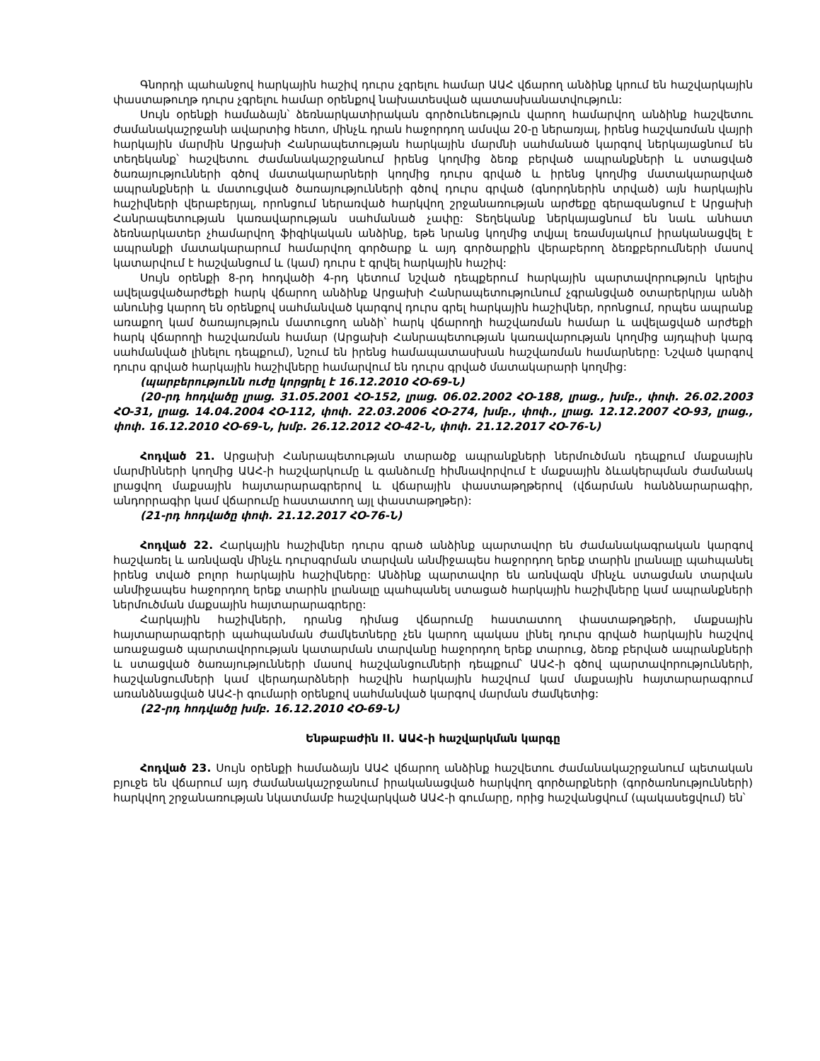Գնորդի պահանջով հարկային հաշիվ դուրս չգրելու համար ԱԱՀ վճարող անձինք կրում են հաշվարկային փաստաթուղթ դուրս չգրելու համար օրենքով նախատեսված պատասխանատվություն:
Սույն օրենքի համաձայն՝ ձեռնարկատիրական գործունեություն վարող համարվող անձինք հաշվետու ժամանակաշրջանի ավարտից հետո, մինչև դրան հաջորդող ամսվա 20-ը ներառյալ, իրենց հաշվառման վայրի հարկային մարմին Արցախի Հանրապետության հարկային մարմնի սահմանած կարգով ներկայացնում են տեղեկանք՝ հաշվետու ժամանակաշրջանում իրենց կողմից ձեռք բերված ապրանքների և ստացված ծառայությունների գծով մատակարարների կողմից դուրս գրված և իրենց կողմից մատակարարված ապրանքների և մատուցված ծառայությունների գծով դուրս գրված (գնորդներին տրված) այն հարկային հաշիվների վերաբերյալ, որոնցում ներառված հարկվող շրջանառության արժեքը գերազանցում է Արցախի Հանրապետության կառավարության սահմանած չափը: Տեղեկանք ներկայացնում են նաև անհատ ձեռնարկատեր չհամարվող ֆիզիկական անձինք, եթե նրանց կողմից տվյալ եռամսյակում իրականացվել է ապրանքի մատակարարում համարվող գործարք և այդ գործարքին վերաբերող ձեռքբերումների մասով կատարվում է հաշվանցում և (կամ) դուրս է գրվել հարկային հաշիվ:
Սույն օրենքի 8-րդ հոդվածի 4-րդ կետում նշված դեպքերում հարկային պարտավորություն կրելիս ավելացվածարժեքի հարկ վճարող անձինք Արցախի Հանրապետությունում չգրանցված օտարերկրյա անձի անունից կարող են օրենքով սահմանված կարգով դուրս գրել հարկային հաշիվներ, որոնցում, որպես ապրանք առաքող կամ ծառայություն մատուցող անձի՝ հարկ վճարողի հաշվառման համար և ավելացված արժեքի հարկ վճարողի հաշվառման համար (Արցախի Հանրապետության կառավարության կողմից այդպիսի կարգ սահմանված լինելու դեպքում), նշում են իրենց համապատասխան հաշվառման համարները: Նշված կարգով դուրս գրված հարկային հաշիվները համարվում են դուրս գրված մատակարարի կողմից:
(պարբերությունն ուժը կորցրել է 16.12.2010 ՀՕ-69-Ն)
(20-րդ հոդվածը լրաց. 31.05.2001 ՀՕ-152, լրաց. 06.02.2002 ՀՕ-188, լրաց., խմբ., փոփ. 26.02.2003 ՀՕ-31, լրաց. 14.04.2004 ՀՕ-112, փոփ. 22.03.2006 ՀՕ-274, խմբ., փոփ., լրաց. 12.12.2007 ՀՕ-93, լրաց., փոփ. 16.12.2010 ՀՕ-69-Ն, խմբ. 26.12.2012 ՀՕ-42-Ն, փոփ. 21.12.2017 ՀՕ-76-Ն)
Հոդված 21. Արցախի Հանրապետության տարածք ապրանքների ներմուծման դեպքում մաքսային մարմինների կողմից ԱԱՀ-ի հաշվարկումը և գանձումը հիմնավորվում է մաքսային ձևակերպման ժամանակ լրացվող մաքսային հայտարարագրերով և վճարային փաստաթղթերով (վճարման հանձնարարագիր, անդորրագիր կամ վճարումը հաստատող այլ փաստաթղթեր):
(21-րդ հոդվածը փոփ. 21.12.2017 ՀՕ-76-Ն)
Հոդված 22. Հարկային հաշիվներ դուրս գրած անձինք պարտավոր են ժամանակագրական կարգով հաշվառել և առնվազն մինչև դուրսգրման տարվան անմիջապես հաջորդող երեք տարին լրանալը պահպանել իրենց տված բոլոր հարկային հաշիվները: Անձինք պարտավոր են առնվազն մինչև ստացման տարվան անմիջապես հաջորդող երեք տարին լրանալը պահպանել ստացած հարկային հաշիվները կամ ապրանքների ներմուծման մաքսային հայտարարագրերը:
Հարկային հաշիվների, դրանց դիմաց վճարումը հաստատող փաստաթղթերի, մաքսային հայտարարագրերի պահպանման ժամկետները չեն կարող պակաս լինել դուրս գրված հարկային հաշվով առաջացած պարտավորության կատարման տարվանը հաջորդող երեք տարուց, ձեռք բերված ապրանքների և ստացված ծառայությունների մասով հաշվանցումների դեպքում՝ ԱԱՀ-ի գծով պարտավորությունների, հաշվանցումների կամ վերադարձների հաշվին հարկային հաշվում կամ մաքսային հայտարարագրում առանձնացված ԱԱՀ-ի գումարի օրենքով սահմանված կարգով մարման ժամկետից:
(22-րդ հոդվածը խմբ. 16.12.2010 ՀՕ-69-Ն)
Ենթաբաժին II. ԱԱՀ-ի հաշվարկման կարգը
Հոդված 23. Սույն օրենքի համաձայն ԱԱՀ վճարող անձինք հաշվետու ժամանակաշրջանում պետական բյուջե են վճարում այդ ժամանակաշրջանում իրականացված հարկվող գործարքների (գործառնությունների) հարկվող շրջանառության նկատմամբ հաշվարկված ԱԱՀ-ի գումարը, որից հաշվանցվում (պակասեցվում) են՝